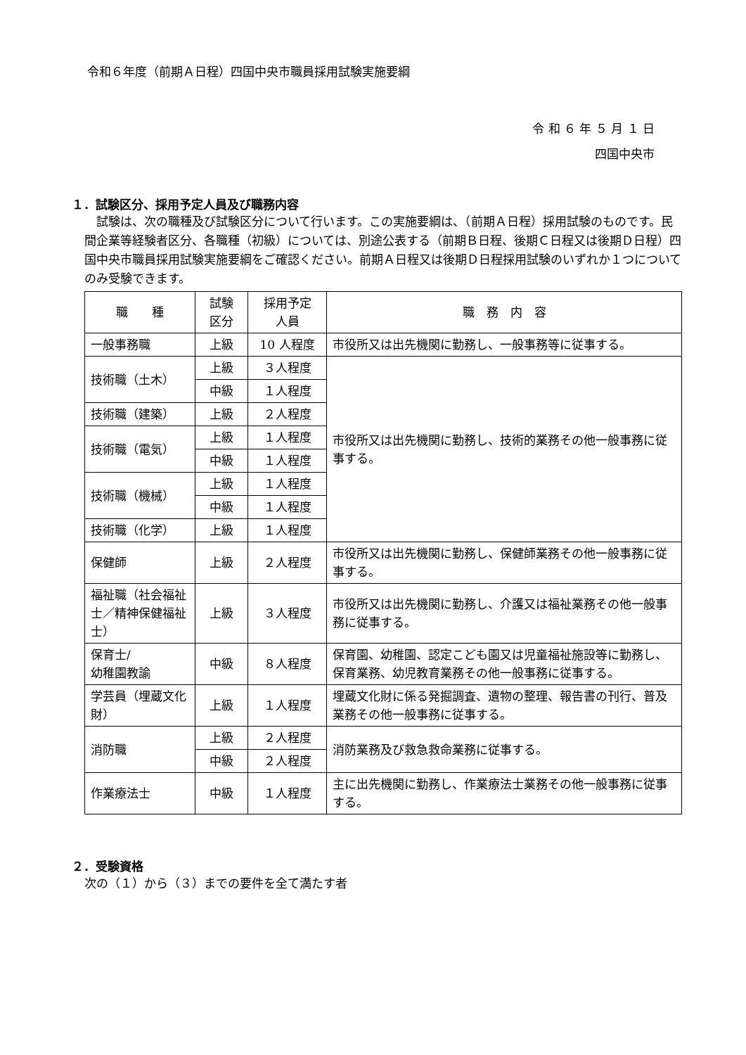令和６年度（前期Ａ日程）四国中央市職員採用試験実施要綱
令 和 ６ 年 ５ 月 １ 日
四国中央市
１．試験区分、採用予定人員及び職務内容
　試験は、次の職種及び試験区分について行います。この実施要綱は、（前期Ａ日程）採用試験のものです。民間企業等経験者区分、各職種（初級）については、別途公表する（前期Ｂ日程、後期Ｃ日程又は後期Ｄ日程）四国中央市職員採用試験実施要綱をご確認ください。前期Ａ日程又は後期Ｄ日程採用試験のいずれか１つについてのみ受験できます。
| 職 種 | 試験 区分 | 採用予定 人員 | 職 務 内 容 |
| --- | --- | --- | --- |
| 一般事務職 | 上級 | 10 人程度 | 市役所又は出先機関に勤務し、一般事務等に従事する。 |
| 技術職（土木） | 上級 | ３人程度 | 市役所又は出先機関に勤務し、技術的業務その他一般事務に従事する。 |
| | 中級 | １人程度 | |
| 技術職（建築） | 上級 | ２人程度 | |
| 技術職（電気） | 上級 | １人程度 | |
| | 中級 | １人程度 | |
| 技術職（機械） | 上級 | １人程度 | |
| | 中級 | １人程度 | |
| 技術職（化学） | 上級 | １人程度 | |
| 保健師 | 上級 | ２人程度 | 市役所又は出先機関に勤務し、保健師業務その他一般事務に従事する。 |
| 福祉職（社会福祉士／精神保健福祉士） | 上級 | ３人程度 | 市役所又は出先機関に勤務し、介護又は福祉業務その他一般事務に従事する。 |
| 保育士/ 幼稚園教諭 | 中級 | ８人程度 | 保育園、幼稚園、認定こども園又は児童福祉施設等に勤務し、保育業務、幼児教育業務その他一般事務に従事する。 |
| 学芸員（埋蔵文化財） | 上級 | １人程度 | 埋蔵文化財に係る発掘調査、遺物の整理、報告書の刊行、普及業務その他一般事務に従事する。 |
| 消防職 | 上級 | ２人程度 | 消防業務及び救急救命業務に従事する。 |
| | 中級 | ２人程度 | |
| 作業療法士 | 中級 | １人程度 | 主に出先機関に勤務し、作業療法士業務その他一般事務に従事する。 |
２．受験資格
次の（１）から（３）までの要件を全て満たす者